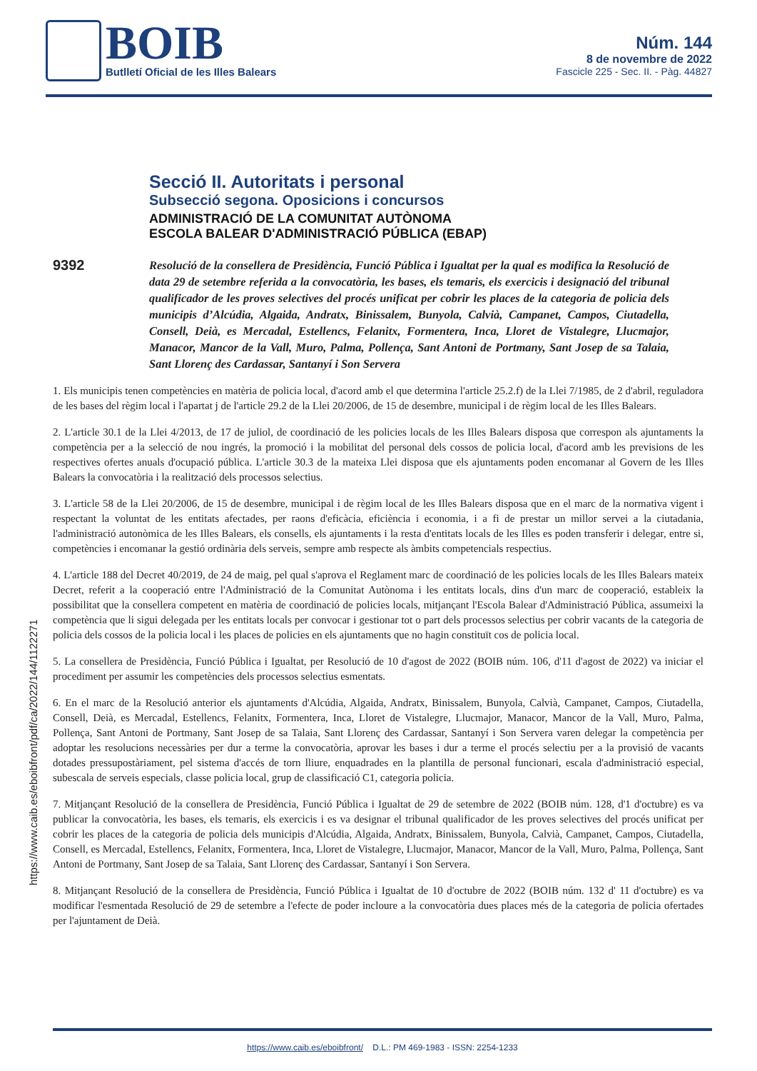BOIB
Butlletí Oficial de les Illes Balears
Núm. 144
8 de novembre de 2022
Fascicle 225 - Sec. II. - Pàg. 44827
https://www.caib.es/eboibfront/pdf/ca/2022/144/1122271
Secció II. Autoritats i personal
Subsecció segona. Oposicions i concursos
ADMINISTRACIÓ DE LA COMUNITAT AUTÒNOMA
ESCOLA BALEAR D'ADMINISTRACIÓ PÚBLICA (EBAP)
9392
Resolució de la consellera de Presidència, Funció Pública i Igualtat per la qual es modifica la Resolució de data 29 de setembre referida a la convocatòria, les bases, els temaris, els exercicis i designació del tribunal qualificador de les proves selectives del procés unificat per cobrir les places de la categoria de policia dels municipis d’Alcúdia, Algaida, Andratx, Binissalem, Bunyola, Calvià, Campanet, Campos, Ciutadella, Consell, Deià, es Mercadal, Estellencs, Felanitx, Formentera, Inca, Lloret de Vistalegre, Llucmajor, Manacor, Mancor de la Vall, Muro, Palma, Pollença, Sant Antoni de Portmany, Sant Josep de sa Talaia, Sant Llorenç des Cardassar, Santanyí i Son Servera
1. Els municipis tenen competències en matèria de policia local, d'acord amb el que determina l'article 25.2.f) de la Llei 7/1985, de 2 d'abril, reguladora de les bases del règim local i l'apartat j de l'article 29.2 de la Llei 20/2006, de 15 de desembre, municipal i de règim local de les Illes Balears.
2. L'article 30.1 de la Llei 4/2013, de 17 de juliol, de coordinació de les policies locals de les Illes Balears disposa que correspon als ajuntaments la competència per a la selecció de nou ingrés, la promoció i la mobilitat del personal dels cossos de policia local, d'acord amb les previsions de les respectives ofertes anuals d'ocupació pública. L'article 30.3 de la mateixa Llei disposa que els ajuntaments poden encomanar al Govern de les Illes Balears la convocatòria i la realització dels processos selectius.
3. L'article 58 de la Llei 20/2006, de 15 de desembre, municipal i de règim local de les Illes Balears disposa que en el marc de la normativa vigent i respectant la voluntat de les entitats afectades, per raons d'eficàcia, eficiència i economia, i a fi de prestar un millor servei a la ciutadania, l'administració autonòmica de les Illes Balears, els consells, els ajuntaments i la resta d'entitats locals de les Illes es poden transferir i delegar, entre si, competències i encomanar la gestió ordinària dels serveis, sempre amb respecte als àmbits competencials respectius.
4. L'article 188 del Decret 40/2019, de 24 de maig, pel qual s'aprova el Reglament marc de coordinació de les policies locals de les Illes Balears mateix Decret, referit a la cooperació entre l'Administració de la Comunitat Autònoma i les entitats locals, dins d'un marc de cooperació, estableix la possibilitat que la consellera competent en matèria de coordinació de policies locals, mitjançant l'Escola Balear d'Administració Pública, assumeixi la competència que li sigui delegada per les entitats locals per convocar i gestionar tot o part dels processos selectius per cobrir vacants de la categoria de policia dels cossos de la policia local i les places de policies en els ajuntaments que no hagin constituït cos de policia local.
5. La consellera de Presidència, Funció Pública i Igualtat, per Resolució de 10 d'agost de 2022 (BOIB núm. 106, d'11 d'agost de 2022) va iniciar el procediment per assumir les competències dels processos selectius esmentats.
6. En el marc de la Resolució anterior els ajuntaments d'Alcúdia, Algaida, Andratx, Binissalem, Bunyola, Calvià, Campanet, Campos, Ciutadella, Consell, Deià, es Mercadal, Estellencs, Felanitx, Formentera, Inca, Lloret de Vistalegre, Llucmajor, Manacor, Mancor de la Vall, Muro, Palma, Pollença, Sant Antoni de Portmany, Sant Josep de sa Talaia, Sant Llorenç des Cardassar, Santanyí i Son Servera varen delegar la competència per adoptar les resolucions necessàries per dur a terme la convocatòria, aprovar les bases i dur a terme el procés selectiu per a la provisió de vacants dotades pressupostàriament, pel sistema d'accés de torn lliure, enquadrades en la plantilla de personal funcionari, escala d'administració especial, subescala de serveis especials, classe policia local, grup de classificació C1, categoria policia.
7. Mitjançant Resolució de la consellera de Presidència, Funció Pública i Igualtat de 29 de setembre de 2022 (BOIB núm. 128, d'1 d'octubre) es va publicar la convocatòria, les bases, els temaris, els exercicis i es va designar el tribunal qualificador de les proves selectives del procés unificat per cobrir les places de la categoria de policia dels municipis d'Alcúdia, Algaida, Andratx, Binissalem, Bunyola, Calvià, Campanet, Campos, Ciutadella, Consell, es Mercadal, Estellencs, Felanitx, Formentera, Inca, Lloret de Vistalegre, Llucmajor, Manacor, Mancor de la Vall, Muro, Palma, Pollença, Sant Antoni de Portmany, Sant Josep de sa Talaia, Sant Llorenç des Cardassar, Santanyí i Son Servera.
8. Mitjançant Resolució de la consellera de Presidència, Funció Pública i Igualtat de 10 d'octubre de 2022 (BOIB núm. 132 d' 11 d'octubre) es va modificar l'esmentada Resolució de 29 de setembre a l'efecte de poder incloure a la convocatòria dues places més de la categoria de policia ofertades per l'ajuntament de Deià.
https://www.caib.es/eboibfront/ D.L.: PM 469-1983 - ISSN: 2254-1233